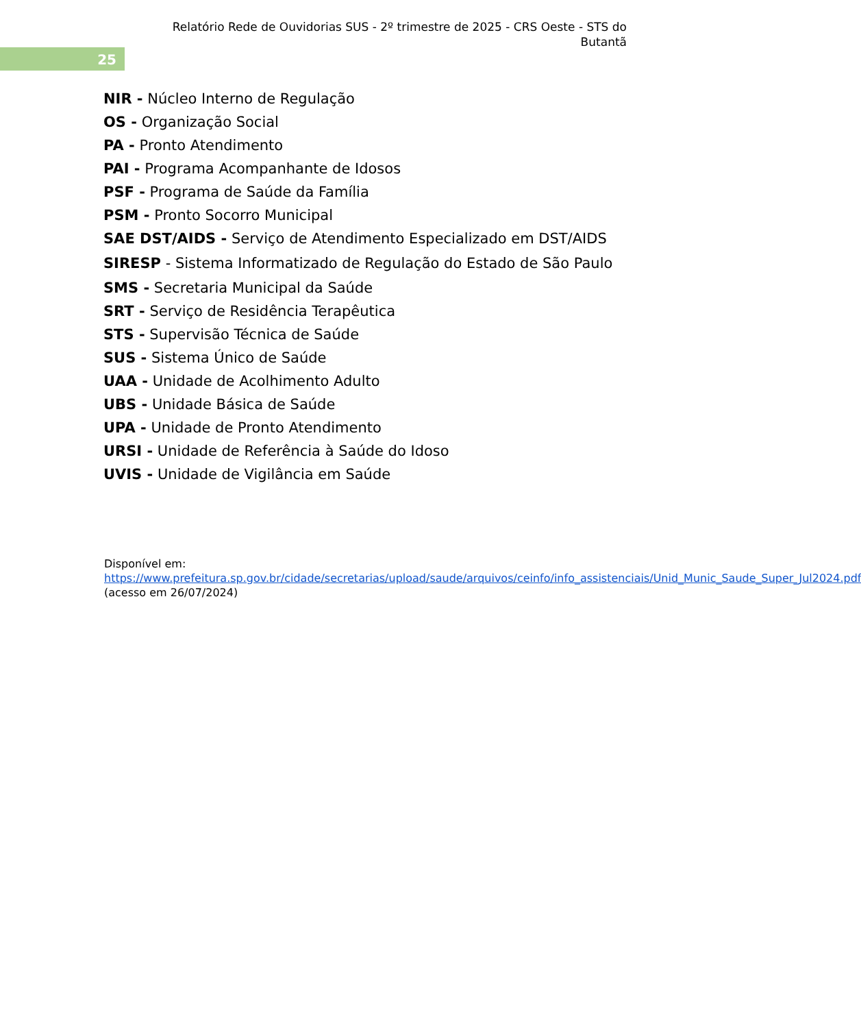Relatório Rede de Ouvidorias SUS - 2º trimestre de 2025 - CRS Oeste - STS do Butantã
25
NIR - Núcleo Interno de Regulação
OS - Organização Social
PA - Pronto Atendimento
PAI - Programa Acompanhante de Idosos
PSF - Programa de Saúde da Família
PSM - Pronto Socorro Municipal
SAE DST/AIDS - Serviço de Atendimento Especializado em DST/AIDS
SIRESP - Sistema Informatizado de Regulação do Estado de São Paulo
SMS - Secretaria Municipal da Saúde
SRT - Serviço de Residência Terapêutica
STS - Supervisão Técnica de Saúde
SUS - Sistema Único de Saúde
UAA - Unidade de Acolhimento Adulto
UBS - Unidade Básica de Saúde
UPA - Unidade de Pronto Atendimento
URSI - Unidade de Referência à Saúde do Idoso
UVIS - Unidade de Vigilância em Saúde
Disponível em:
https://www.prefeitura.sp.gov.br/cidade/secretarias/upload/saude/arquivos/ceinfo/info_assistenciais/Unid_Munic_Saude_Super_Jul2024.pdf (acesso em 26/07/2024)